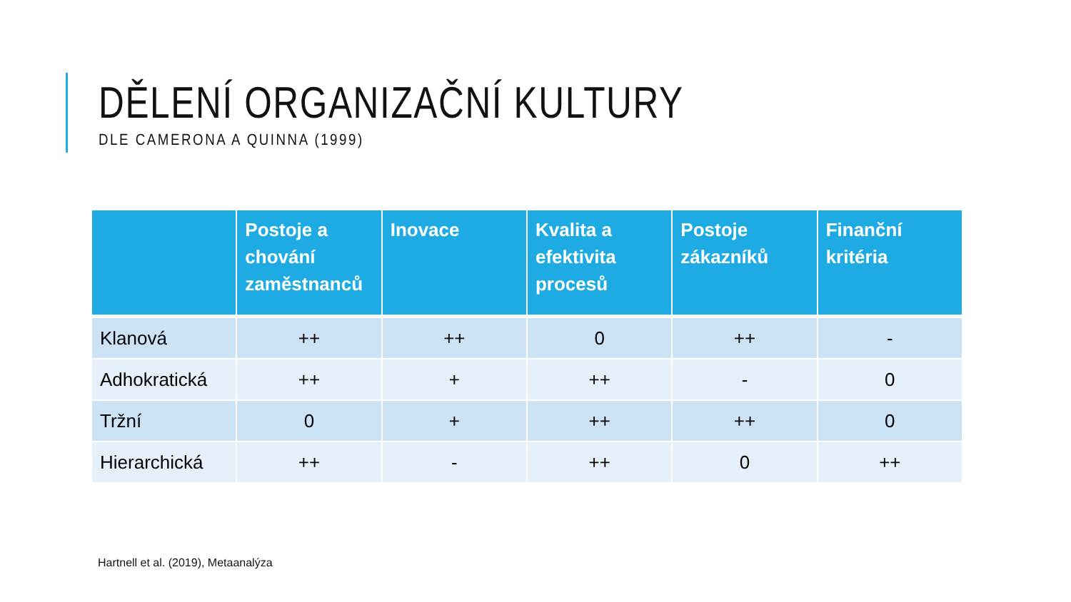DĚLENÍ ORGANIZAČNÍ KULTURY
DLE CAMERONA A QUINNA (1999)
| | Postoje a chování zaměstnanců | Inovace | Kvalita a efektivita procesů | Postoje zákazníků | Finanční kritéria |
| --- | --- | --- | --- | --- | --- |
| Klanová | ++ | ++ | 0 | ++ | - |
| Adhokratická | ++ | + | ++ | - | 0 |
| Tržní | 0 | + | ++ | ++ | 0 |
| Hierarchická | ++ | - | ++ | 0 | ++ |
Hartnell et al. (2019), Metaanalýza